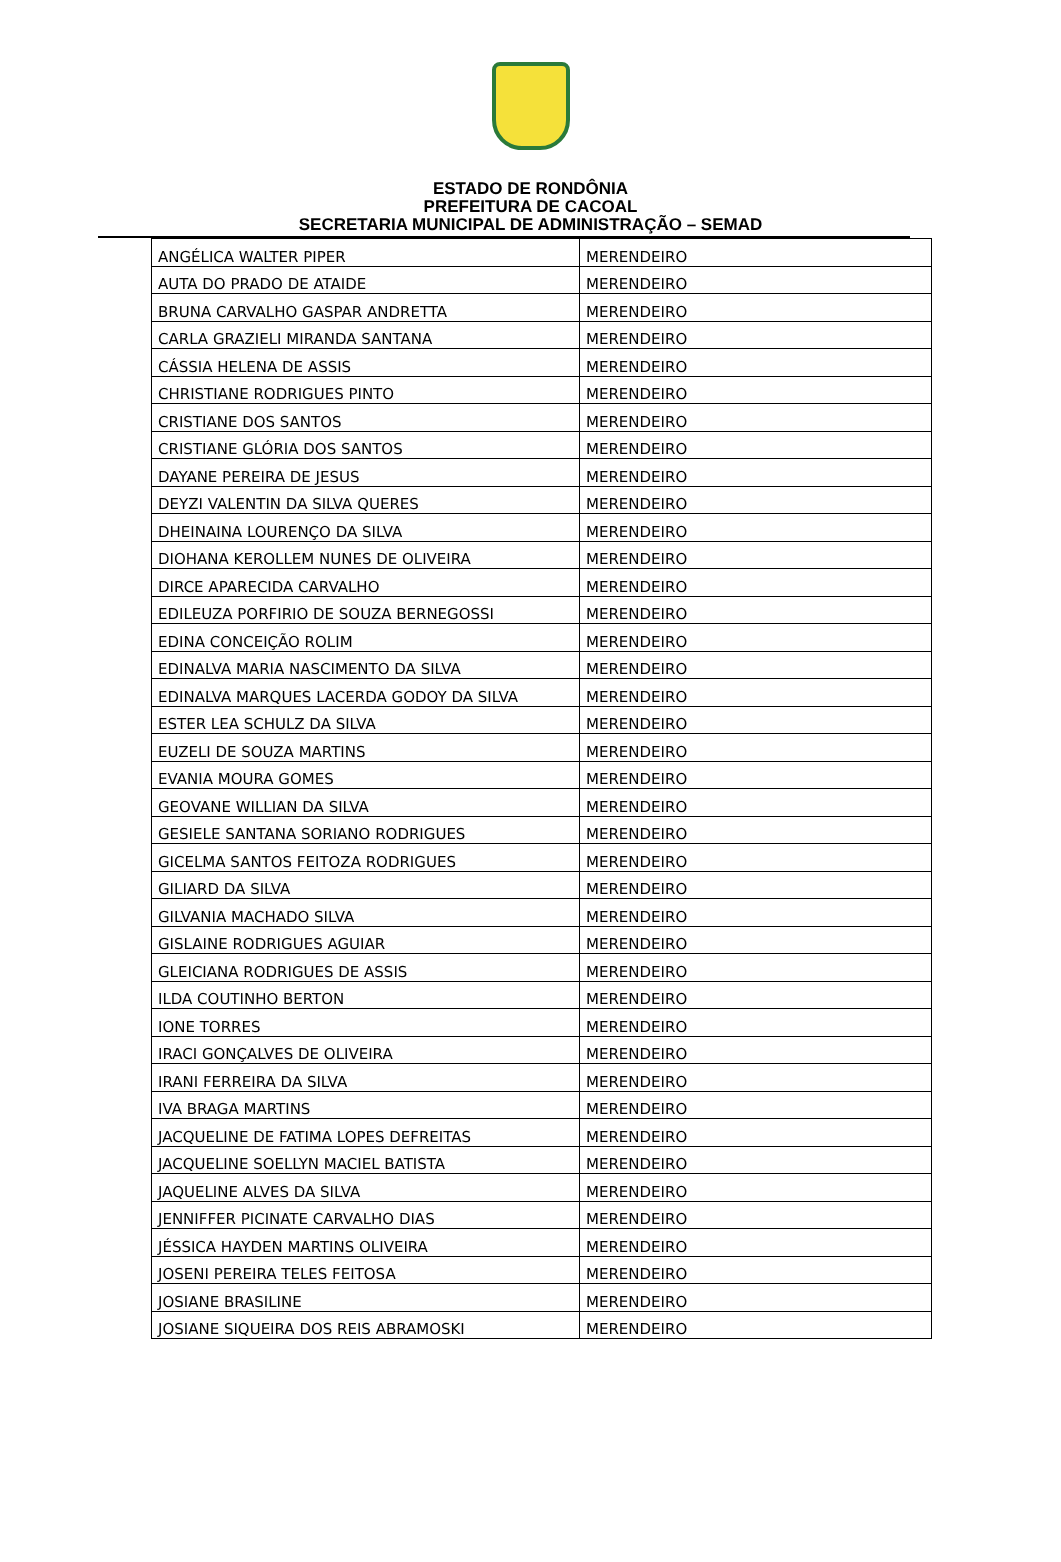ESTADO DE RONDÔNIA
PREFEITURA DE CACOAL
SECRETARIA MUNICIPAL DE ADMINISTRAÇÃO – SEMAD
| ANGÉLICA WALTER PIPER | MERENDEIRO |
| AUTA DO PRADO DE ATAIDE | MERENDEIRO |
| BRUNA CARVALHO GASPAR ANDRETTA | MERENDEIRO |
| CARLA GRAZIELI MIRANDA SANTANA | MERENDEIRO |
| CÁSSIA HELENA DE ASSIS | MERENDEIRO |
| CHRISTIANE RODRIGUES PINTO | MERENDEIRO |
| CRISTIANE DOS SANTOS | MERENDEIRO |
| CRISTIANE GLÓRIA DOS SANTOS | MERENDEIRO |
| DAYANE PEREIRA DE JESUS | MERENDEIRO |
| DEYZI VALENTIN DA SILVA QUERES | MERENDEIRO |
| DHEINAINA LOURENÇO DA SILVA | MERENDEIRO |
| DIOHANA KEROLLEM NUNES DE OLIVEIRA | MERENDEIRO |
| DIRCE APARECIDA CARVALHO | MERENDEIRO |
| EDILEUZA PORFIRIO DE SOUZA BERNEGOSSI | MERENDEIRO |
| EDINA CONCEIÇÃO ROLIM | MERENDEIRO |
| EDINALVA MARIA NASCIMENTO DA SILVA | MERENDEIRO |
| EDINALVA MARQUES LACERDA GODOY DA SILVA | MERENDEIRO |
| ESTER LEA SCHULZ DA SILVA | MERENDEIRO |
| EUZELI DE SOUZA MARTINS | MERENDEIRO |
| EVANIA MOURA GOMES | MERENDEIRO |
| GEOVANE WILLIAN DA SILVA | MERENDEIRO |
| GESIELE SANTANA SORIANO RODRIGUES | MERENDEIRO |
| GICELMA SANTOS FEITOZA RODRIGUES | MERENDEIRO |
| GILIARD DA SILVA | MERENDEIRO |
| GILVANIA MACHADO SILVA | MERENDEIRO |
| GISLAINE RODRIGUES AGUIAR | MERENDEIRO |
| GLEICIANA RODRIGUES DE ASSIS | MERENDEIRO |
| ILDA COUTINHO BERTON | MERENDEIRO |
| IONE TORRES | MERENDEIRO |
| IRACI GONÇALVES DE OLIVEIRA | MERENDEIRO |
| IRANI FERREIRA DA SILVA | MERENDEIRO |
| IVA BRAGA MARTINS | MERENDEIRO |
| JACQUELINE DE FATIMA LOPES DEFREITAS | MERENDEIRO |
| JACQUELINE SOELLYN MACIEL BATISTA | MERENDEIRO |
| JAQUELINE ALVES DA SILVA | MERENDEIRO |
| JENNIFFER PICINATE CARVALHO DIAS | MERENDEIRO |
| JÉSSICA HAYDEN MARTINS OLIVEIRA | MERENDEIRO |
| JOSENI PEREIRA TELES FEITOSA | MERENDEIRO |
| JOSIANE BRASILINE | MERENDEIRO |
| JOSIANE SIQUEIRA DOS REIS ABRAMOSKI | MERENDEIRO |